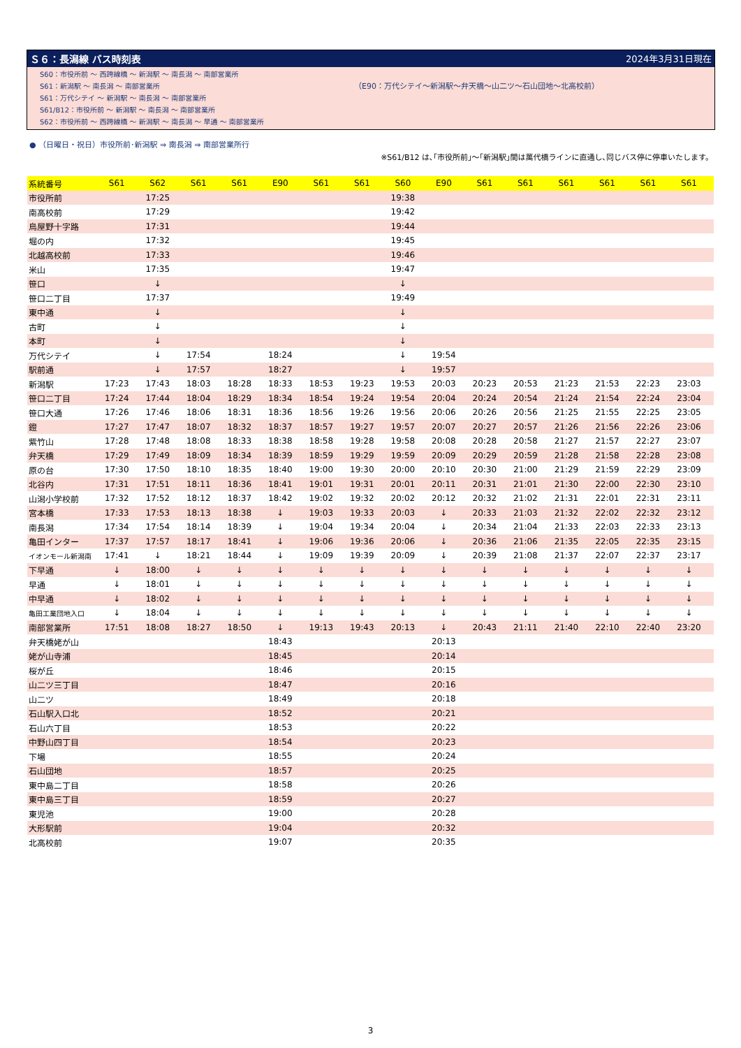Ｓ６：長潟線 バス時刻表 2024年3月31日現在
S60：市役所前 ～ 西跨線橋 ～ 新潟駅 ～ 南長潟 ～ 南部営業所
S61：新潟駅 ～ 南長潟 ～ 南部営業所
S61：万代シテイ ～ 新潟駅 ～ 南長潟 ～ 南部営業所
S61/B12：市役所前 ～ 新潟駅 ～ 南長潟 ～ 南部営業所
S62：市役所前 ～ 西跨線橋 ～ 新潟駅 ～ 南長潟 ～ 早通 ～ 南部営業所
（E90：万代シテイ～新潟駅～弁天橋～山二ツ～石山団地～北高校前）
● （日曜日・祝日）市役所前･新潟駅 ⇒ 南長潟 ⇒ 南部営業所行
※S61/B12 は､｢市役所前｣～｢新潟駅｣間は萬代橋ラインに直通し､同じバス停に停車いたします。
| 系統番号 | S61 | S62 | S61 | S61 | E90 | S61 | S61 | S60 | E90 | S61 | S61 | S61 | S61 | S61 | S61 | |
| --- | --- | --- | --- | --- | --- | --- | --- | --- | --- | --- | --- | --- | --- | --- | --- | --- |
| 市役所前 | | 17:25 | | | | | | 19:38 | | | | | | | | |
| 南高校前 | | 17:29 | | | | | | 19:42 | | | | | | | | |
| 鳥屋野十字路 | | 17:31 | | | | | | 19:44 | | | | | | | | |
| 堀の内 | | 17:32 | | | | | | 19:45 | | | | | | | | |
| 北越高校前 | | 17:33 | | | | | | 19:46 | | | | | | | | |
| 米山 | | 17:35 | | | | | | 19:47 | | | | | | | | |
| 笹口 | | ↓ | | | | | | ↓ | | | | | | | | |
| 笹口二丁目 | | 17:37 | | | | | | 19:49 | | | | | | | | |
| 東中通 | | ↓ | | | | | | ↓ | | | | | | | | |
| 古町 | | ↓ | | | | | | ↓ | | | | | | | | |
| 本町 | | ↓ | | | | | | ↓ | | | | | | | | |
| 万代シテイ | | ↓ | 17:54 | | 18:24 | | | ↓ | 19:54 | | | | | | | |
| 駅前通 | | ↓ | 17:57 | | 18:27 | | | ↓ | 19:57 | | | | | | | |
| 新潟駅 | 17:23 | 17:43 | 18:03 | 18:28 | 18:33 | 18:53 | 19:23 | 19:53 | 20:03 | 20:23 | 20:53 | 21:23 | 21:53 | 22:23 | 23:03 | |
| 笹口二丁目 | 17:24 | 17:44 | 18:04 | 18:29 | 18:34 | 18:54 | 19:24 | 19:54 | 20:04 | 20:24 | 20:54 | 21:24 | 21:54 | 22:24 | 23:04 | |
| 笹口大通 | 17:26 | 17:46 | 18:06 | 18:31 | 18:36 | 18:56 | 19:26 | 19:56 | 20:06 | 20:26 | 20:56 | 21:25 | 21:55 | 22:25 | 23:05 | |
| 鐙 | 17:27 | 17:47 | 18:07 | 18:32 | 18:37 | 18:57 | 19:27 | 19:57 | 20:07 | 20:27 | 20:57 | 21:26 | 21:56 | 22:26 | 23:06 | |
| 紫竹山 | 17:28 | 17:48 | 18:08 | 18:33 | 18:38 | 18:58 | 19:28 | 19:58 | 20:08 | 20:28 | 20:58 | 21:27 | 21:57 | 22:27 | 23:07 | |
| 弁天橋 | 17:29 | 17:49 | 18:09 | 18:34 | 18:39 | 18:59 | 19:29 | 19:59 | 20:09 | 20:29 | 20:59 | 21:28 | 21:58 | 22:28 | 23:08 | |
| 原の台 | 17:30 | 17:50 | 18:10 | 18:35 | 18:40 | 19:00 | 19:30 | 20:00 | 20:10 | 20:30 | 21:00 | 21:29 | 21:59 | 22:29 | 23:09 | |
| 北谷内 | 17:31 | 17:51 | 18:11 | 18:36 | 18:41 | 19:01 | 19:31 | 20:01 | 20:11 | 20:31 | 21:01 | 21:30 | 22:00 | 22:30 | 23:10 | |
| 山潟小学校前 | 17:32 | 17:52 | 18:12 | 18:37 | 18:42 | 19:02 | 19:32 | 20:02 | 20:12 | 20:32 | 21:02 | 21:31 | 22:01 | 22:31 | 23:11 | |
| 宮本橋 | 17:33 | 17:53 | 18:13 | 18:38 | ↓ | 19:03 | 19:33 | 20:03 | ↓ | 20:33 | 21:03 | 21:32 | 22:02 | 22:32 | 23:12 | |
| 南長潟 | 17:34 | 17:54 | 18:14 | 18:39 | ↓ | 19:04 | 19:34 | 20:04 | ↓ | 20:34 | 21:04 | 21:33 | 22:03 | 22:33 | 23:13 | |
| 亀田インター | 17:37 | 17:57 | 18:17 | 18:41 | ↓ | 19:06 | 19:36 | 20:06 | ↓ | 20:36 | 21:06 | 21:35 | 22:05 | 22:35 | 23:15 | |
| イオンモール新潟南 | 17:41 | ↓ | 18:21 | 18:44 | ↓ | 19:09 | 19:39 | 20:09 | ↓ | 20:39 | 21:08 | 21:37 | 22:07 | 22:37 | 23:17 | |
| 下早通 | ↓ | 18:00 | ↓ | ↓ | ↓ | ↓ | ↓ | ↓ | ↓ | ↓ | ↓ | ↓ | ↓ | ↓ | ↓ | |
| 早通 | ↓ | 18:01 | ↓ | ↓ | ↓ | ↓ | ↓ | ↓ | ↓ | ↓ | ↓ | ↓ | ↓ | ↓ | ↓ | |
| 中早通 | ↓ | 18:02 | ↓ | ↓ | ↓ | ↓ | ↓ | ↓ | ↓ | ↓ | ↓ | ↓ | ↓ | ↓ | ↓ | |
| 亀田工業団地入口 | ↓ | 18:04 | ↓ | ↓ | ↓ | ↓ | ↓ | ↓ | ↓ | ↓ | ↓ | ↓ | ↓ | ↓ | ↓ | |
| 南部営業所 | 17:51 | 18:08 | 18:27 | 18:50 | ↓ | 19:13 | 19:43 | 20:13 | ↓ | 20:43 | 21:11 | 21:40 | 22:10 | 22:40 | 23:20 | |
| 弁天橋姥が山 | | | | | 18:43 | | | | 20:13 | | | | | | | |
| 姥が山寺浦 | | | | | 18:45 | | | | 20:14 | | | | | | | |
| 桜が丘 | | | | | 18:46 | | | | 20:15 | | | | | | | |
| 山二ツ三丁目 | | | | | 18:47 | | | | 20:16 | | | | | | | |
| 山二ツ | | | | | 18:49 | | | | 20:18 | | | | | | | |
| 石山駅入口北 | | | | | 18:52 | | | | 20:21 | | | | | | | |
| 石山六丁目 | | | | | 18:53 | | | | 20:22 | | | | | | | |
| 中野山四丁目 | | | | | 18:54 | | | | 20:23 | | | | | | | |
| 下場 | | | | | 18:55 | | | | 20:24 | | | | | | | |
| 石山団地 | | | | | 18:57 | | | | 20:25 | | | | | | | |
| 東中島二丁目 | | | | | 18:58 | | | | 20:26 | | | | | | | |
| 東中島三丁目 | | | | | 18:59 | | | | 20:27 | | | | | | | |
| 東児池 | | | | | 19:00 | | | | 20:28 | | | | | | | |
| 大形駅前 | | | | | 19:04 | | | | 20:32 | | | | | | | |
| 北高校前 | | | | | 19:07 | | | | 20:35 | | | | | | | |
3